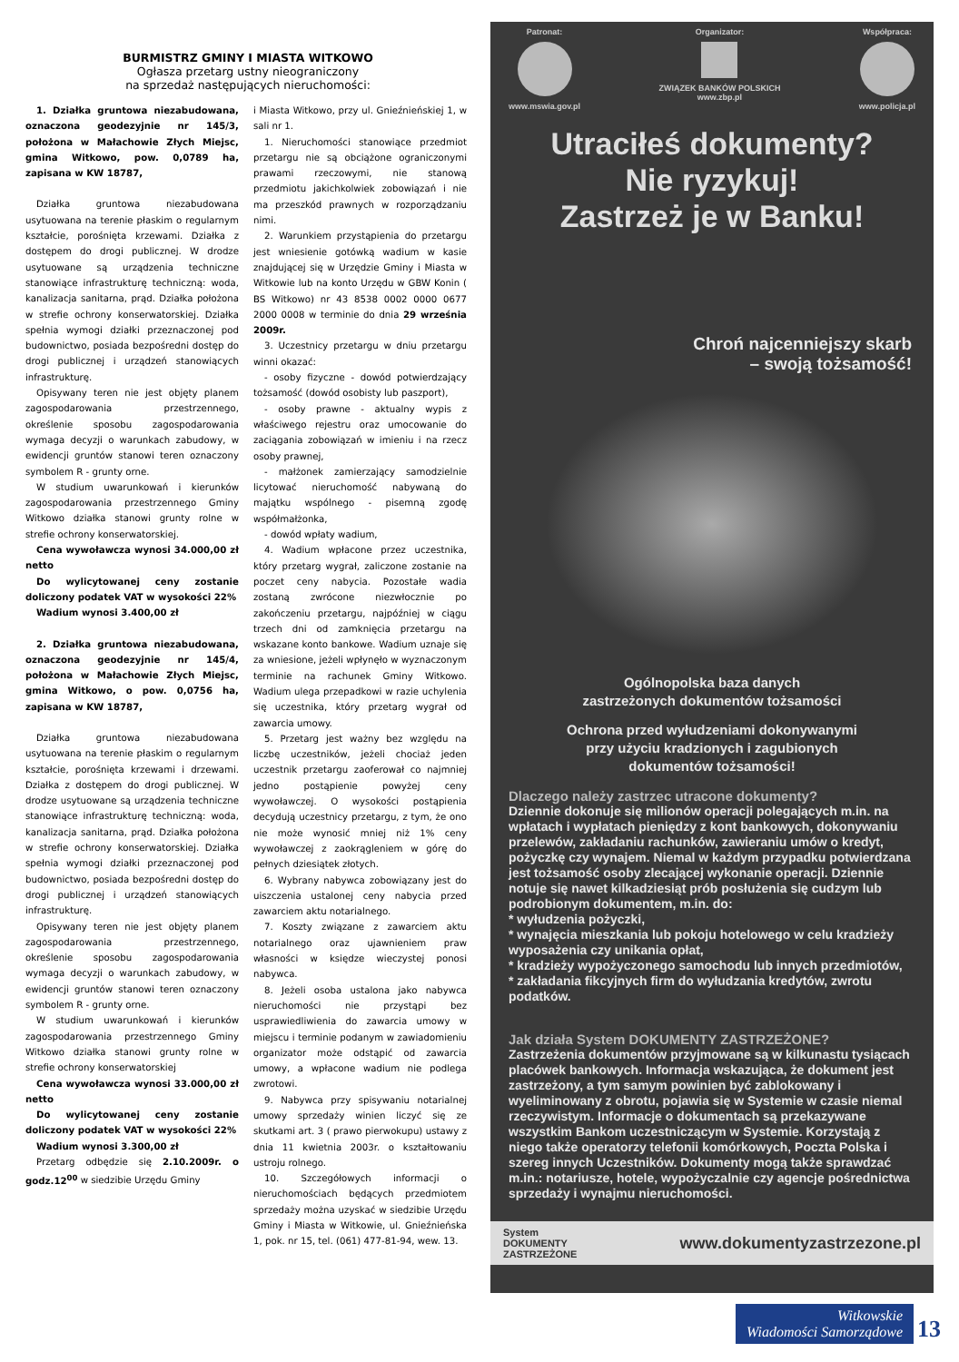BURMISTRZ GMINY I MIASTA WITKOWO
Ogłasza przetarg ustny nieograniczony
na sprzedaż następujących nieruchomości:
1. Działka gruntowa niezabudowana, oznaczona geodezyjnie nr 145/3, położona w Małachowie Złych Miejsc, gmina Witkowo, pow. 0,0789 ha, zapisana w KW 18787,
Działka gruntowa niezabudowana usytuowana na terenie płaskim o regularnym kształcie, porośnięta krzewami. Działka z dostępem do drogi publicznej. W drodze usytuowane są urządzenia techniczne stanowiące infrastrukturę techniczną: woda, kanalizacja sanitarna, prąd. Działka położona w strefie ochrony konserwatorskiej. Działka spełnia wymogi działki przeznaczonej pod budownictwo, posiada bezpośredni dostęp do drogi publicznej i urządzeń stanowiących infrastrukturę.
Opisywany teren nie jest objęty planem zagospodarowania przestrzennego, określenie sposobu zagospodarowania wymaga decyzji o warunkach zabudowy, w ewidencji gruntów stanowi teren oznaczony symbolem R - grunty orne.
W studium uwarunkowań i kierunków zagospodarowania przestrzennego Gminy Witkowo działka stanowi grunty rolne w strefie ochrony konserwatorskiej.
Cena wywoławcza wynosi 34.000,00 zł netto
Do wylicytowanej ceny zostanie doliczony podatek VAT w wysokości 22%
Wadium wynosi 3.400,00 zł
2. Działka gruntowa niezabudowana, oznaczona geodezyjnie nr 145/4, położona w Małachowie Złych Miejsc, gmina Witkowo, o pow. 0,0756 ha, zapisana w KW 18787,
Działka gruntowa niezabudowana usytuowana na terenie płaskim o regularnym kształcie, porośnięta krzewami i drzewami. Działka z dostępem do drogi publicznej. W drodze usytuowane są urządzenia techniczne stanowiące infrastrukturę techniczną: woda, kanalizacja sanitarna, prąd. Działka położona w strefie ochrony konserwatorskiej. Działka spełnia wymogi działki przeznaczonej pod budownictwo, posiada bezpośredni dostęp do drogi publicznej i urządzeń stanowiących infrastrukturę.
Opisywany teren nie jest objęty planem zagospodarowania przestrzennego, określenie sposobu zagospodarowania wymaga decyzji o warunkach zabudowy, w ewidencji gruntów stanowi teren oznaczony symbolem R - grunty orne.
W studium uwarunkowań i kierunków zagospodarowania przestrzennego Gminy Witkowo działka stanowi grunty rolne w strefie ochrony konserwatorskiej
Cena wywoławcza wynosi 33.000,00 zł netto
Do wylicytowanej ceny zostanie doliczony podatek VAT w wysokości 22%
Wadium wynosi 3.300,00 zł
Przetarg odbędzie się 2.10.2009r. o godz.12<sup>00</sup> w siedzibie Urzędu Gminy
i Miasta Witkowo, przy ul. Gnieźnieńskiej 1, w sali nr 1.
1. Nieruchomości stanowiące przedmiot przetargu nie są obciążone ograniczonymi prawami rzeczowymi, nie stanową przedmiotu jakichkolwiek zobowiązań i nie ma przeszkód prawnych w rozporządzaniu nimi.
2. Warunkiem przystąpienia do przetargu jest wniesienie gotówką wadium w kasie znajdującej się w Urzędzie Gminy i Miasta w Witkowie lub na konto Urzędu w GBW Konin ( BS Witkowo) nr 43 8538 0002 0000 0677 2000 0008 w terminie do dnia 29 września 2009r.
3. Uczestnicy przetargu w dniu przetargu winni okazać:
- osoby fizyczne - dowód potwierdzający tożsamość (dowód osobisty lub paszport),
- osoby prawne - aktualny wypis z właściwego rejestru oraz umocowanie do zaciągania zobowiązań w imieniu i na rzecz osoby prawnej,
- małżonek zamierzający samodzielnie licytować nieruchomość nabywaną do majątku wspólnego - pisemną zgodę współmałżonka,
- dowód wpłaty wadium,
4. Wadium wpłacone przez uczestnika, który przetarg wygrał, zaliczone zostanie na poczet ceny nabycia. Pozostałe wadia zostaną zwrócone niezwłocznie po zakończeniu przetargu, najpóźniej w ciągu trzech dni od zamknięcia przetargu na wskazane konto bankowe. Wadium uznaje się za wniesione, jeżeli wpłynęło w wyznaczonym terminie na rachunek Gminy Witkowo. Wadium ulega przepadkowi w razie uchylenia się uczestnika, który przetarg wygrał od zawarcia umowy.
5. Przetarg jest ważny bez względu na liczbę uczestników, jeżeli chociaż jeden uczestnik przetargu zaoferował co najmniej jedno postąpienie powyżej ceny wywoławczej. O wysokości postąpienia decydują uczestnicy przetargu, z tym, że ono nie może wynosić mniej niż 1% ceny wywoławczej z zaokrągleniem w górę do pełnych dziesiątek złotych.
6. Wybrany nabywca zobowiązany jest do uiszczenia ustalonej ceny nabycia przed zawarciem aktu notarialnego.
7. Koszty związane z zawarciem aktu notarialnego oraz ujawnieniem praw własności w księdze wieczystej ponosi nabywca.
8. Jeżeli osoba ustalona jako nabywca nieruchomości nie przystąpi bez usprawiedliwienia do zawarcia umowy w miejscu i terminie podanym w zawiadomieniu organizator może odstąpić od zawarcia umowy, a wpłacone wadium nie podlega zwrotowi.
9. Nabywca przy spisywaniu notarialnej umowy sprzedaży winien liczyć się ze skutkami art. 3 ( prawo pierwokupu) ustawy z dnia 11 kwietnia 2003r. o kształtowaniu ustroju rolnego.
10. Szczegółowych informacji o nieruchomościach będących przedmiotem sprzedaży można uzyskać w siedzibie Urzędu Gminy i Miasta w Witkowie, ul. Gnieźnieńska 1, pok. nr 15, tel. (061) 477-81-94, wew. 13.
Patronat:
www.mswia.gov.pl
Organizator:
ZWIĄZEK BANKÓW POLSKICH
www.zbp.pl
Współpraca:
www.policja.pl
Utraciłeś dokumenty?
Nie ryzykuj!
Zastrzeż je w Banku!
Chroń najcenniejszy skarb
– swoją tożsamość!
Ogólnopolska baza danych
zastrzeżonych dokumentów tożsamości
Ochrona przed wyłudzeniami dokonywanymi
przy użyciu kradzionych i zagubionych
dokumentów tożsamości!
Dlaczego należy zastrzec utracone dokumenty?
Dziennie dokonuje się milionów operacji polegających m.in. na wpłatach i wypłatach pieniędzy z kont bankowych, dokonywaniu przelewów, zakładaniu rachunków, zawieraniu umów o kredyt, pożyczkę czy wynajem. Niemal w każdym przypadku potwierdzana jest tożsamość osoby zlecającej wykonanie operacji. Dziennie notuje się nawet kilkadziesiąt prób posłużenia się cudzym lub podrobionym dokumentem, m.in. do:
* wyłudzenia pożyczki,
* wynajęcia mieszkania lub pokoju hotelowego w celu kradzieży wyposażenia czy unikania opłat,
* kradzieży wypożyczonego samochodu lub innych przedmiotów,
* zakładania fikcyjnych firm do wyłudzania kredytów, zwrotu podatków.
Jak działa System DOKUMENTY ZASTRZEŻONE?
Zastrzeżenia dokumentów przyjmowane są w kilkunastu tysiącach placówek bankowych. Informacja wskazująca, że dokument jest zastrzeżony, a tym samym powinien być zablokowany i wyeliminowany z obrotu, pojawia się w Systemie w czasie niemal rzeczywistym. Informacje o dokumentach są przekazywane wszystkim Bankom uczestniczącym w Systemie. Korzystają z niego także operatorzy telefonii komórkowych, Poczta Polska i szereg innych Uczestników. Dokumenty mogą także sprawdzać m.in.: notariusze, hotele, wypożyczalnie czy agencje pośrednictwa sprzedaży i wynajmu nieruchomości.
System
DOKUMENTY
ZASTRZEŻONE
www.dokumentyzastrzezone.pl
Witkowskie
Wiadomości Samorządowe 13